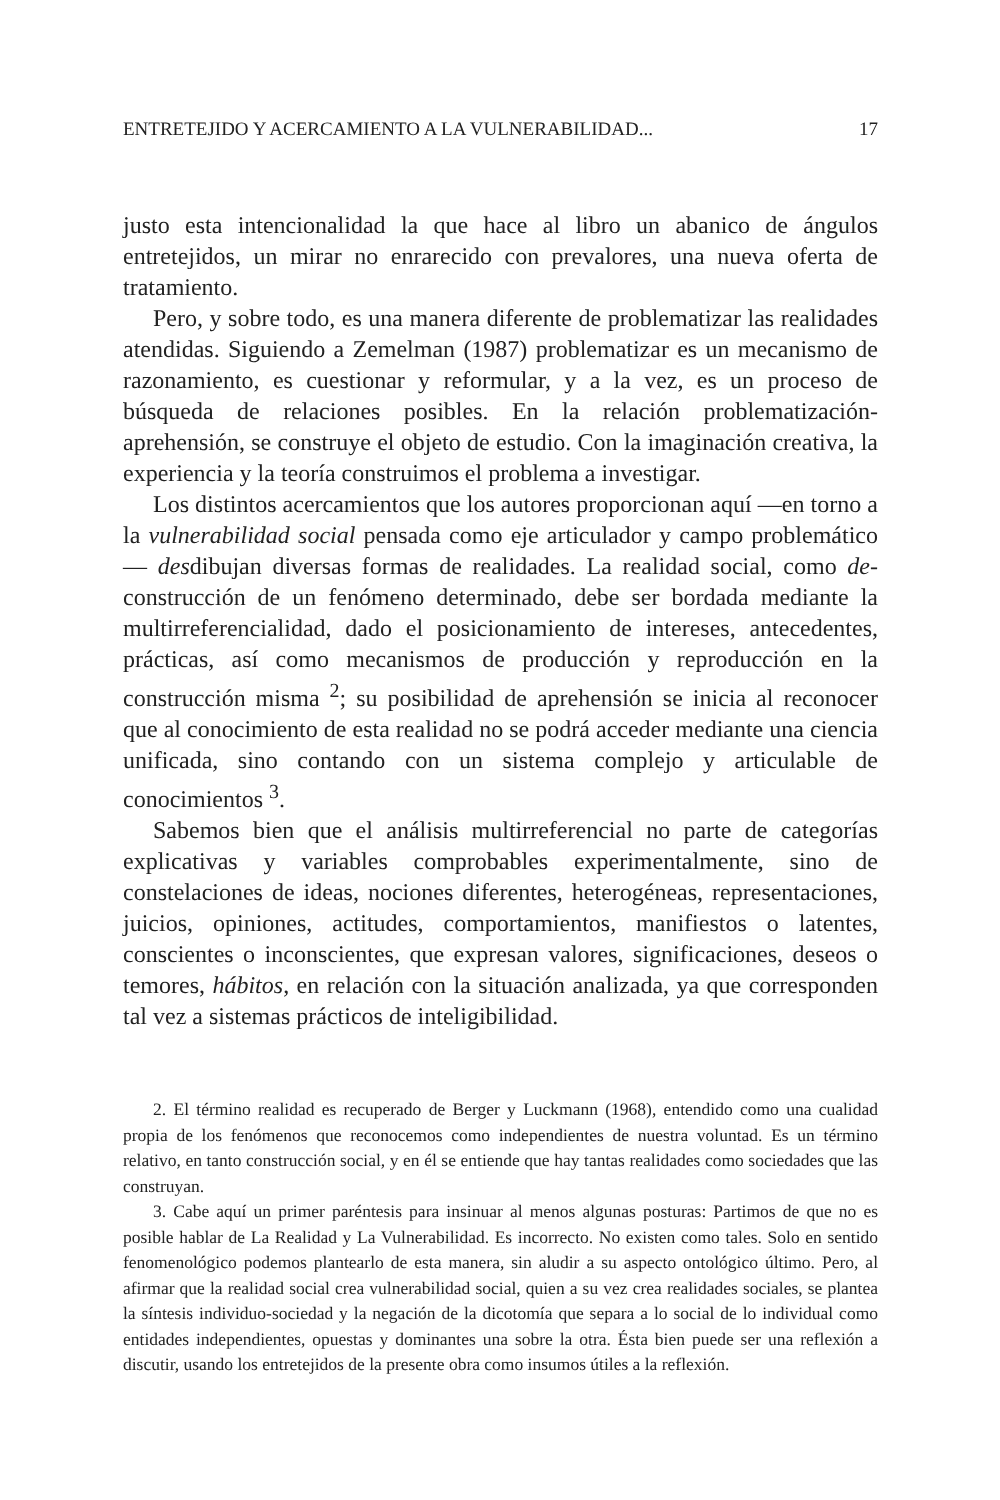ENTRETEJIDO Y ACERCAMIENTO A LA VULNERABILIDAD... 17
justo esta intencionalidad la que hace al libro un abanico de ángulos entretejidos, un mirar no enrarecido con prevalores, una nueva oferta de tratamiento.
Pero, y sobre todo, es una manera diferente de problematizar las realidades atendidas. Siguiendo a Zemelman (1987) problematizar es un mecanismo de razonamiento, es cuestionar y reformular, y a la vez, es un proceso de búsqueda de relaciones posibles. En la relación problematización-aprehensión, se construye el objeto de estudio. Con la imaginación creativa, la experiencia y la teoría construimos el problema a investigar.
Los distintos acercamientos que los autores proporcionan aquí —en torno a la vulnerabilidad social pensada como eje articulador y campo problemático— desdibujan diversas formas de realidades. La realidad social, como de-construcción de un fenómeno determinado, debe ser bordada mediante la multirreferencialidad, dado el posicionamiento de intereses, antecedentes, prácticas, así como mecanismos de producción y reproducción en la construcción misma <sup>2</sup>; su posibilidad de aprehensión se inicia al reconocer que al conocimiento de esta realidad no se podrá acceder mediante una ciencia unificada, sino contando con un sistema complejo y articulable de conocimientos <sup>3</sup>.
Sabemos bien que el análisis multirreferencial no parte de categorías explicativas y variables comprobables experimentalmente, sino de constelaciones de ideas, nociones diferentes, heterogéneas, representaciones, juicios, opiniones, actitudes, comportamientos, manifiestos o latentes, conscientes o inconscientes, que expresan valores, significaciones, deseos o temores, hábitos, en relación con la situación analizada, ya que corresponden tal vez a sistemas prácticos de inteligibilidad.
2. El término realidad es recuperado de Berger y Luckmann (1968), entendido como una cualidad propia de los fenómenos que reconocemos como independientes de nuestra voluntad. Es un término relativo, en tanto construcción social, y en él se entiende que hay tantas realidades como sociedades que las construyan.
3. Cabe aquí un primer paréntesis para insinuar al menos algunas posturas: Partimos de que no es posible hablar de La Realidad y La Vulnerabilidad. Es incorrecto. No existen como tales. Solo en sentido fenomenológico podemos plantearlo de esta manera, sin aludir a su aspecto ontológico último. Pero, al afirmar que la realidad social crea vulnerabilidad social, quien a su vez crea realidades sociales, se plantea la síntesis individuo-sociedad y la negación de la dicotomía que separa a lo social de lo individual como entidades independientes, opuestas y dominantes una sobre la otra. Ésta bien puede ser una reflexión a discutir, usando los entretejidos de la presente obra como insumos útiles a la reflexión.